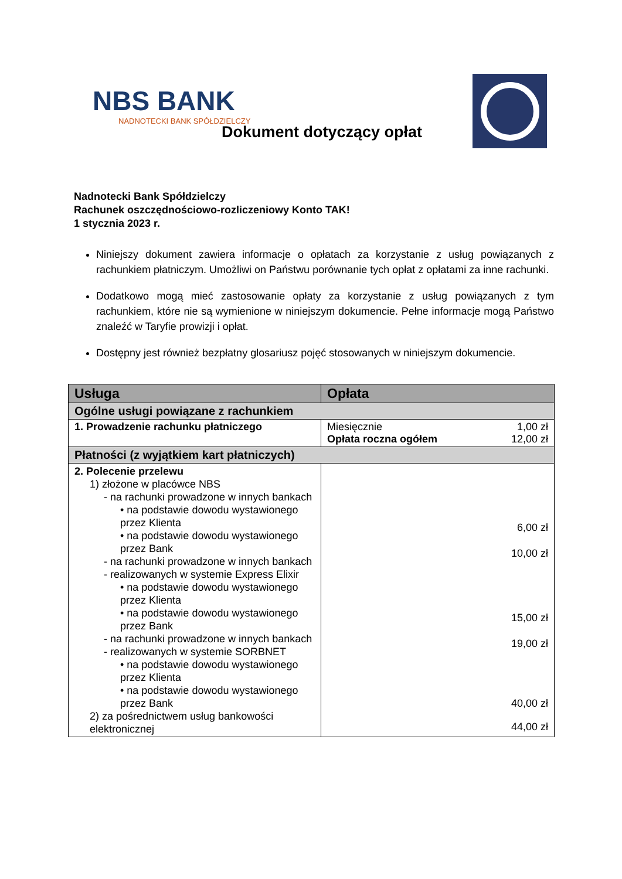NBS BANK
NADNOTECKI BANK SPÓŁDZIELCZY
Dokument dotyczący opłat
Nadnotecki Bank Spółdzielczy
Rachunek oszczędnościowo-rozliczeniowy Konto TAK!
1 stycznia 2023 r.
Niniejszy dokument zawiera informacje o opłatach za korzystanie z usług powiązanych z rachunkiem płatniczym. Umożliwi on Państwu porównanie tych opłat z opłatami za inne rachunki.
Dodatkowo mogą mieć zastosowanie opłaty za korzystanie z usług powiązanych z tym rachunkiem, które nie są wymienione w niniejszym dokumencie. Pełne informacje mogą Państwo znaleźć w Taryfie prowizji i opłat.
Dostępny jest również bezpłatny glosariusz pojęć stosowanych w niniejszym dokumencie.
| Usługa | Opłata |
| --- | --- |
| Ogólne usługi powiązane z rachunkiem | |
| 1. Prowadzenie rachunku płatniczego | / Miesięcznie / 1,00 zł / / Opłata roczna ogółem / 12,00 zł / |
| Płatności (z wyjątkiem kart płatniczych) | |
| 2. Polecenie przelewu 1) złożone w placówce NBS - na rachunki prowadzone w innych bankach • na podstawie dowodu wystawionego przez Klienta • na podstawie dowodu wystawionego przez Bank - na rachunki prowadzone w innych bankach - realizowanych w systemie Express Elixir • na podstawie dowodu wystawionego przez Klienta • na podstawie dowodu wystawionego przez Bank - na rachunki prowadzone w innych bankach - realizowanych w systemie SORBNET • na podstawie dowodu wystawionego przez Klienta • na podstawie dowodu wystawionego przez Bank 2) za pośrednictwem usług bankowości elektronicznej | 6,00 zł 10,00 zł 15,00 zł 19,00 zł 40,00 zł 44,00 zł |